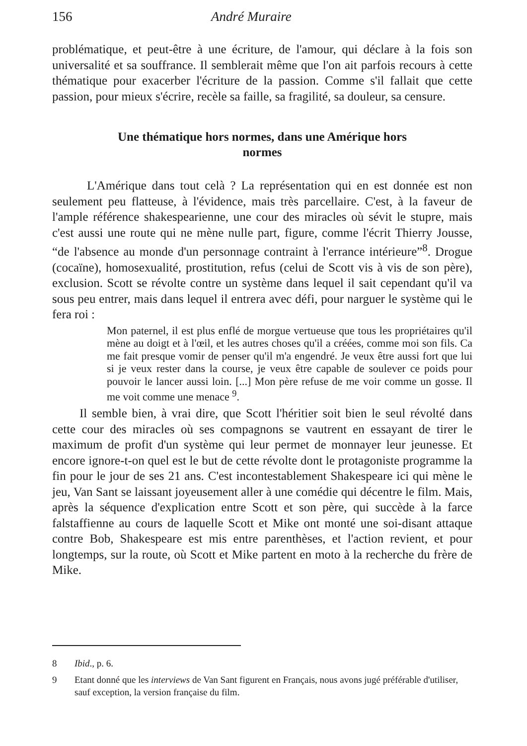156 André Muraire
problématique, et peut-être à une écriture, de l'amour, qui déclare à la fois son universalité et sa souffrance. Il semblerait même que l'on ait parfois recours à cette thématique pour exacerber l'écriture de la passion. Comme s'il fallait que cette passion, pour mieux s'écrire, recèle sa faille, sa fragilité, sa douleur, sa censure.
Une thématique hors normes, dans une Amérique hors normes
L'Amérique dans tout celà ? La représentation qui en est donnée est non seulement peu flatteuse, à l'évidence, mais très parcellaire. C'est, à la faveur de l'ample référence shakespearienne, une cour des miracles où sévit le stupre, mais c'est aussi une route qui ne mène nulle part, figure, comme l'écrit Thierry Jousse, “de l'absence au monde d'un personnage contraint à l'errance intérieure”<sup>8</sup>. Drogue (cocaïne), homosexualité, prostitution, refus (celui de Scott vis à vis de son père), exclusion. Scott se révolte contre un système dans lequel il sait cependant qu'il va sous peu entrer, mais dans lequel il entrera avec défi, pour narguer le système qui le fera roi :
Mon paternel, il est plus enflé de morgue vertueuse que tous les propriétaires qu'il mène au doigt et à l'œil, et les autres choses qu'il a créées, comme moi son fils. Ca me fait presque vomir de penser qu'il m'a engendré. Je veux être aussi fort que lui si je veux rester dans la course, je veux être capable de soulever ce poids pour pouvoir le lancer aussi loin. [...] Mon père refuse de me voir comme un gosse. Il me voit comme une menace <sup>9</sup>.
Il semble bien, à vrai dire, que Scott l'héritier soit bien le seul révolté dans cette cour des miracles où ses compagnons se vautrent en essayant de tirer le maximum de profit d'un système qui leur permet de monnayer leur jeunesse. Et encore ignore-t-on quel est le but de cette révolte dont le protagoniste programme la fin pour le jour de ses 21 ans. C'est incontestablement Shakespeare ici qui mène le jeu, Van Sant se laissant joyeusement aller à une comédie qui décentre le film. Mais, après la séquence d'explication entre Scott et son père, qui succède à la farce falstaffienne au cours de laquelle Scott et Mike ont monté une soi-disant attaque contre Bob, Shakespeare est mis entre parenthèses, et l'action revient, et pour longtemps, sur la route, où Scott et Mike partent en moto à la recherche du frère de Mike.
8 Ibid., p. 6.
9 Etant donné que les interviews de Van Sant figurent en Français, nous avons jugé préférable d'utiliser, sauf exception, la version française du film.